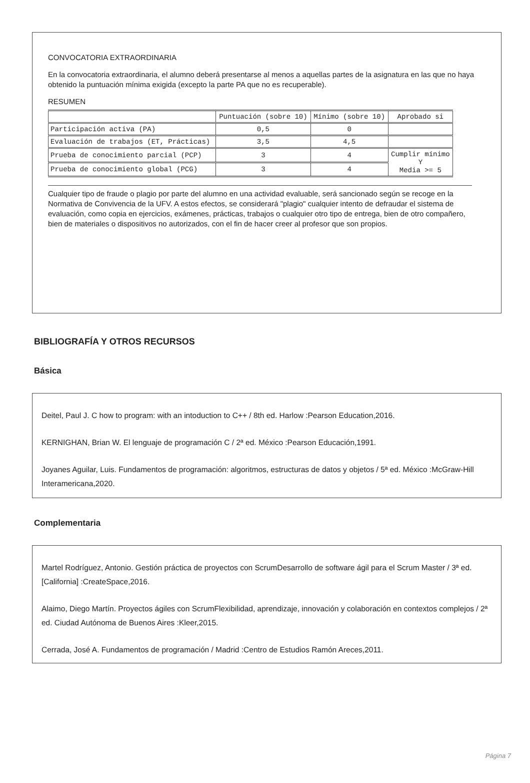CONVOCATORIA EXTRAORDINARIA
En la convocatoria extraordinaria, el alumno deberá presentarse al menos a aquellas partes de la asignatura en las que no haya obtenido la puntuación mínima exigida (excepto la parte PA que no es recuperable).
RESUMEN
| | Puntuación (sobre 10) | Mínimo (sobre 10) | Aprobado si |
| --- | --- | --- | --- |
| Participación activa (PA) | 0,5 | 0 | |
| Evaluación de trabajos (ET, Prácticas) | 3,5 | 4,5 | |
| Prueba de conocimiento parcial (PCP) | 3 | 4 | Cumplir mínimo Y Media >= 5 |
| Prueba de conocimiento global (PCG) | 3 | 4 | |
Cualquier tipo de fraude o plagio por parte del alumno en una actividad evaluable, será sancionado según se recoge en la Normativa de Convivencia de la UFV. A estos efectos, se considerará "plagio" cualquier intento de defraudar el sistema de evaluación, como copia en ejercicios, exámenes, prácticas, trabajos o cualquier otro tipo de entrega, bien de otro compañero, bien de materiales o dispositivos no autorizados, con el fin de hacer creer al profesor que son propios.
BIBLIOGRAFÍA Y OTROS RECURSOS
Básica
Deitel, Paul J. C how to program: with an intoduction to C++ / 8th ed. Harlow :Pearson Education,2016.
KERNIGHAN, Brian W. El lenguaje de programación C / 2ª ed. México :Pearson Educación,1991.
Joyanes Aguilar, Luis. Fundamentos de programación: algoritmos, estructuras de datos y objetos / 5ª ed. México :McGraw-Hill Interamericana,2020.
Complementaria
Martel Rodríguez, Antonio. Gestión práctica de proyectos con ScrumDesarrollo de software ágil para el Scrum Master / 3ª ed. [California] :CreateSpace,2016.
Alaimo, Diego Martín. Proyectos ágiles con ScrumFlexibilidad, aprendizaje, innovación y colaboración en contextos complejos / 2ª ed. Ciudad Autónoma de Buenos Aires :Kleer,2015.
Cerrada, José A. Fundamentos de programación / Madrid :Centro de Estudios Ramón Areces,2011.
Página 7